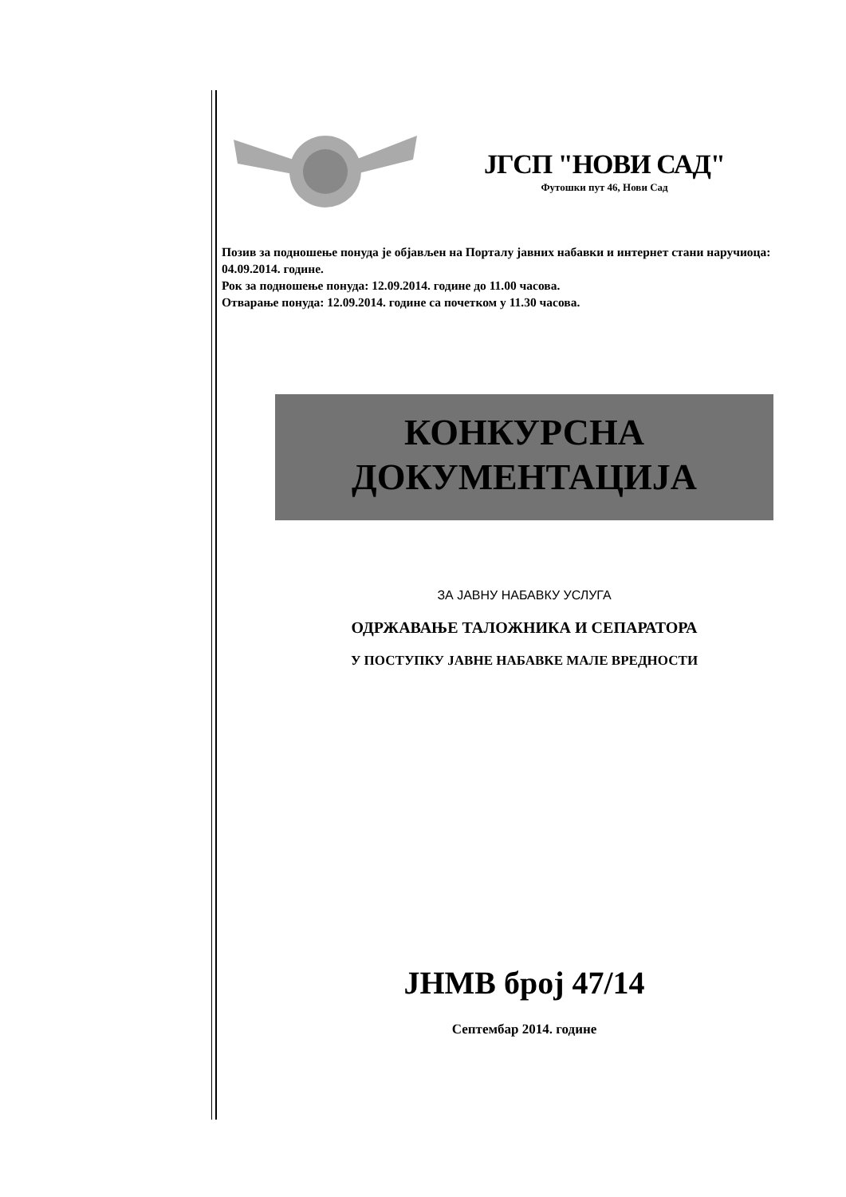ЈГСП "НОВИ САД"
Футошки пут 46, Нови Сад
Позив за подношење понуда је објављен на Порталу јавних набавки и интернет стани наручиоца: 04.09.2014. године.
Рок за подношење понуда: 12.09.2014. године до 11.00 часова.
Отварање понуда: 12.09.2014. године са почетком у 11.30 часова.
КОНКУРСНА
ДОКУМЕНТАЦИЈА
ЗА ЈАВНУ НАБАВКУ УСЛУГА
ОДРЖАВАЊЕ ТАЛОЖНИКА И СЕПАРАТОРА
У ПОСТУПКУ ЈАВНЕ НАБАВКЕ МАЛЕ ВРЕДНОСТИ
ЈНМВ број 47/14
Септембар 2014. године